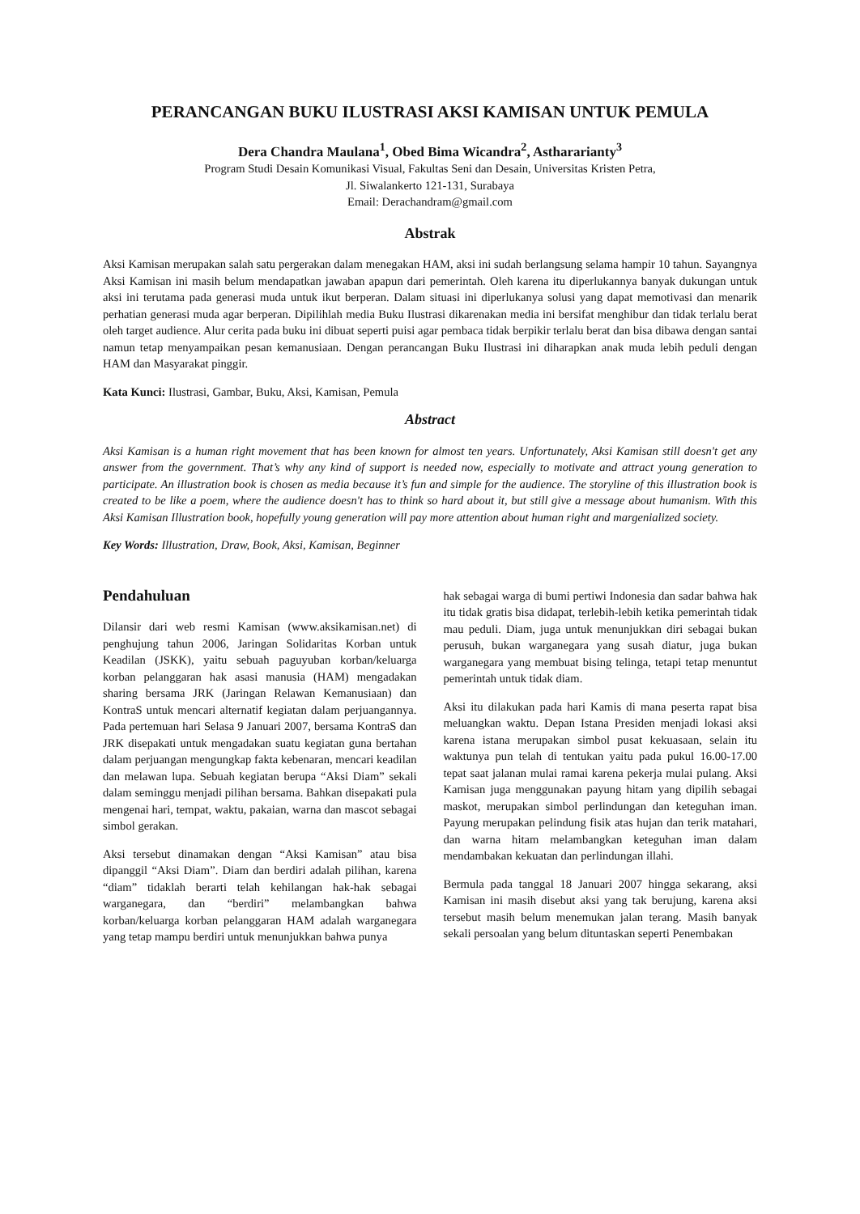PERANCANGAN BUKU ILUSTRASI AKSI KAMISAN UNTUK PEMULA
Dera Chandra Maulana<sup>1</sup>, Obed Bima Wicandra<sup>2</sup>, Asthararianty<sup>3</sup>
Program Studi Desain Komunikasi Visual, Fakultas Seni dan Desain, Universitas Kristen Petra,
Jl. Siwalankerto 121-131, Surabaya
Email: Derachandram@gmail.com
Abstrak
Aksi Kamisan merupakan salah satu pergerakan dalam menegakan HAM, aksi ini sudah berlangsung selama hampir 10 tahun. Sayangnya Aksi Kamisan ini masih belum mendapatkan jawaban apapun dari pemerintah. Oleh karena itu diperlukannya banyak dukungan untuk aksi ini terutama pada generasi muda untuk ikut berperan. Dalam situasi ini diperlukanya solusi yang dapat memotivasi dan menarik perhatian generasi muda agar berperan. Dipilihlah media Buku Ilustrasi dikarenakan media ini bersifat menghibur dan tidak terlalu berat oleh target audience. Alur cerita pada buku ini dibuat seperti puisi agar pembaca tidak berpikir terlalu berat dan bisa dibawa dengan santai namun tetap menyampaikan pesan kemanusiaan. Dengan perancangan Buku Ilustrasi ini diharapkan anak muda lebih peduli dengan HAM dan Masyarakat pinggir.
Kata Kunci: Ilustrasi, Gambar, Buku, Aksi, Kamisan, Pemula
Abstract
Aksi Kamisan is a human right movement that has been known for almost ten years. Unfortunately, Aksi Kamisan still doesn't get any answer from the government. That’s why any kind of support is needed now, especially to motivate and attract young generation to participate. An illustration book is chosen as media because it’s fun and simple for the audience. The storyline of this illustration book is created to be like a poem, where the audience doesn't has to think so hard about it, but still give a message about humanism. With this Aksi Kamisan Illustration book, hopefully young generation will pay more attention about human right and margenialized society.
Key Words: Illustration, Draw, Book, Aksi, Kamisan, Beginner
Pendahuluan
Dilansir dari web resmi Kamisan (www.aksikamisan.net) di penghujung tahun 2006, Jaringan Solidaritas Korban untuk Keadilan (JSKK), yaitu sebuah paguyuban korban/keluarga korban pelanggaran hak asasi manusia (HAM) mengadakan sharing bersama JRK (Jaringan Relawan Kemanusiaan) dan KontraS untuk mencari alternatif kegiatan dalam perjuangannya. Pada pertemuan hari Selasa 9 Januari 2007, bersama KontraS dan JRK disepakati untuk mengadakan suatu kegiatan guna bertahan dalam perjuangan mengungkap fakta kebenaran, mencari keadilan dan melawan lupa. Sebuah kegiatan berupa “Aksi Diam” sekali dalam seminggu menjadi pilihan bersama. Bahkan disepakati pula mengenai hari, tempat, waktu, pakaian, warna dan mascot sebagai simbol gerakan.
Aksi tersebut dinamakan dengan “Aksi Kamisan” atau bisa dipanggil “Aksi Diam”. Diam dan berdiri adalah pilihan, karena “diam” tidaklah berarti telah kehilangan hak-hak sebagai warganegara, dan “berdiri” melambangkan bahwa korban/keluarga korban pelanggaran HAM adalah warganegara yang tetap mampu berdiri untuk menunjukkan bahwa punya
hak sebagai warga di bumi pertiwi Indonesia dan sadar bahwa hak itu tidak gratis bisa didapat, terlebih-lebih ketika pemerintah tidak mau peduli. Diam, juga untuk menunjukkan diri sebagai bukan perusuh, bukan warganegara yang susah diatur, juga bukan warganegara yang membuat bising telinga, tetapi tetap menuntut pemerintah untuk tidak diam.
Aksi itu dilakukan pada hari Kamis di mana peserta rapat bisa meluangkan waktu. Depan Istana Presiden menjadi lokasi aksi karena istana merupakan simbol pusat kekuasaan, selain itu waktunya pun telah di tentukan yaitu pada pukul 16.00-17.00 tepat saat jalanan mulai ramai karena pekerja mulai pulang. Aksi Kamisan juga menggunakan payung hitam yang dipilih sebagai maskot, merupakan simbol perlindungan dan keteguhan iman. Payung merupakan pelindung fisik atas hujan dan terik matahari, dan warna hitam melambangkan keteguhan iman dalam mendambakan kekuatan dan perlindungan illahi.
Bermula pada tanggal 18 Januari 2007 hingga sekarang, aksi Kamisan ini masih disebut aksi yang tak berujung, karena aksi tersebut masih belum menemukan jalan terang. Masih banyak sekali persoalan yang belum dituntaskan seperti Penembakan